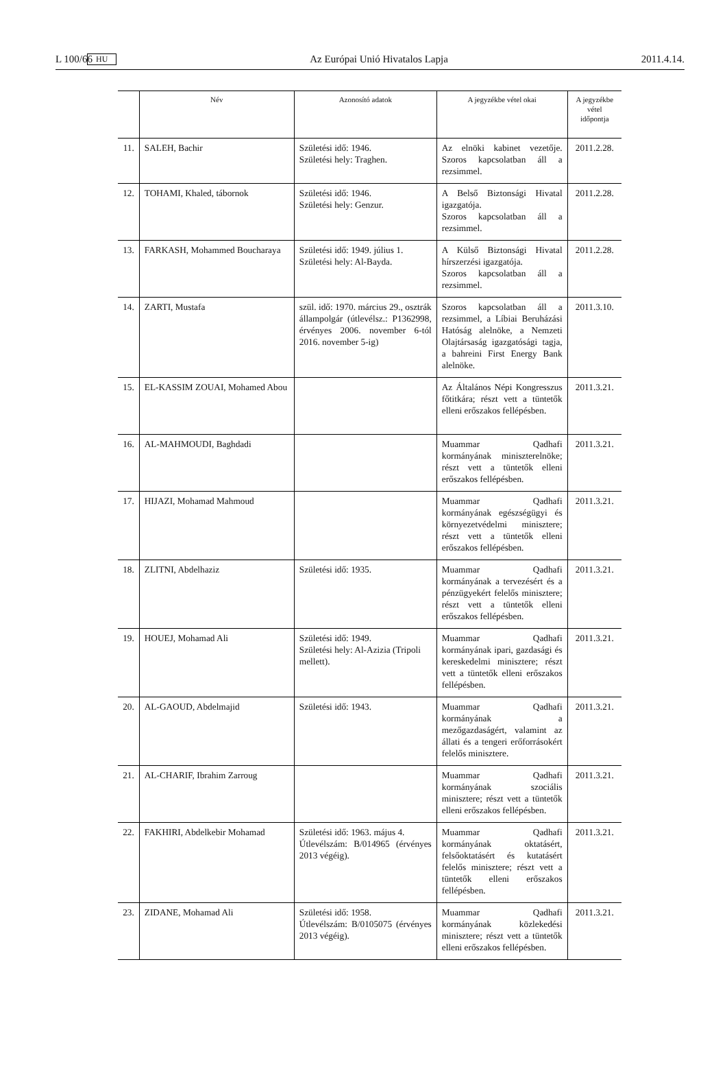L 100/66 HU Az Európai Unió Hivatalos Lapja 2011.4.14.
| | Név | Azonosító adatok | A jegyzékbe vétel okai | A jegyzékbe vétel időpontja |
| --- | --- | --- | --- | --- |
| 11. | SALEH, Bachir | Születési idő: 1946. Születési hely: Traghen. | Az elnöki kabinet vezetője. Szoros kapcsolatban áll a rezsimmel. | 2011.2.28. |
| 12. | TOHAMI, Khaled, tábornok | Születési idő: 1946. Születési hely: Genzur. | A Belső Biztonsági Hivatal igazgatója. Szoros kapcsolatban áll a rezsimmel. | 2011.2.28. |
| 13. | FARKASH, Mohammed Boucharaya | Születési idő: 1949. július 1. Születési hely: Al-Bayda. | A Külső Biztonsági Hivatal hírszerzési igazgatója. Szoros kapcsolatban áll a rezsimmel. | 2011.2.28. |
| 14. | ZARTI, Mustafa | szül. idő: 1970. március 29., osztrák állampolgár (útlevélsz.: P1362998, érvényes 2006. november 6-tól 2016. november 5-ig) | Szoros kapcsolatban áll a rezsimmel, a Líbiai Beruházási Hatóság alelnöke, a Nemzeti Olajtársaság igazgatósági tagja, a bahreini First Energy Bank alelnöke. | 2011.3.10. |
| 15. | EL-KASSIM ZOUAI, Mohamed Abou | | Az Általános Népi Kongresszus főtitkára; részt vett a tüntetők elleni erőszakos fellépésben. | 2011.3.21. |
| 16. | AL-MAHMOUDI, Baghdadi | | Muammar Qadhafi kormányának miniszterelnöke; részt vett a tüntetők elleni erőszakos fellépésben. | 2011.3.21. |
| 17. | HIJAZI, Mohamad Mahmoud | | Muammar Qadhafi kormányának egészségügyi és környezetvédelmi minisztere; részt vett a tüntetők elleni erőszakos fellépésben. | 2011.3.21. |
| 18. | ZLITNI, Abdelhaziz | Születési idő: 1935. | Muammar Qadhafi kormányának a tervezésért és a pénzügyekért felelős minisztere; részt vett a tüntetők elleni erőszakos fellépésben. | 2011.3.21. |
| 19. | HOUEJ, Mohamad Ali | Születési idő: 1949. Születési hely: Al-Azizia (Tripoli mellett). | Muammar Qadhafi kormányának ipari, gazdasági és kereskedelmi minisztere; részt vett a tüntetők elleni erőszakos fellépésben. | 2011.3.21. |
| 20. | AL-GAOUD, Abdelmajid | Születési idő: 1943. | Muammar Qadhafi kormányának a mezőgazdaságért, valamint az állati és a tengeri erőforrásokért felelős minisztere. | 2011.3.21. |
| 21. | AL-CHARIF, Ibrahim Zarroug | | Muammar Qadhafi kormányának szociális minisztere; részt vett a tüntetők elleni erőszakos fellépésben. | 2011.3.21. |
| 22. | FAKHIRI, Abdelkebir Mohamad | Születési idő: 1963. május 4. Útlevélszám: B/014965 (érvényes 2013 végéig). | Muammar Qadhafi kormányának oktatásért, felsőoktatásért és kutatásért felelős minisztere; részt vett a tüntetők elleni erőszakos fellépésben. | 2011.3.21. |
| 23. | ZIDANE, Mohamad Ali | Születési idő: 1958. Útlevélszám: B/0105075 (érvényes 2013 végéig). | Muammar Qadhafi kormányának közlekedési minisztere; részt vett a tüntetők elleni erőszakos fellépésben. | 2011.3.21. |